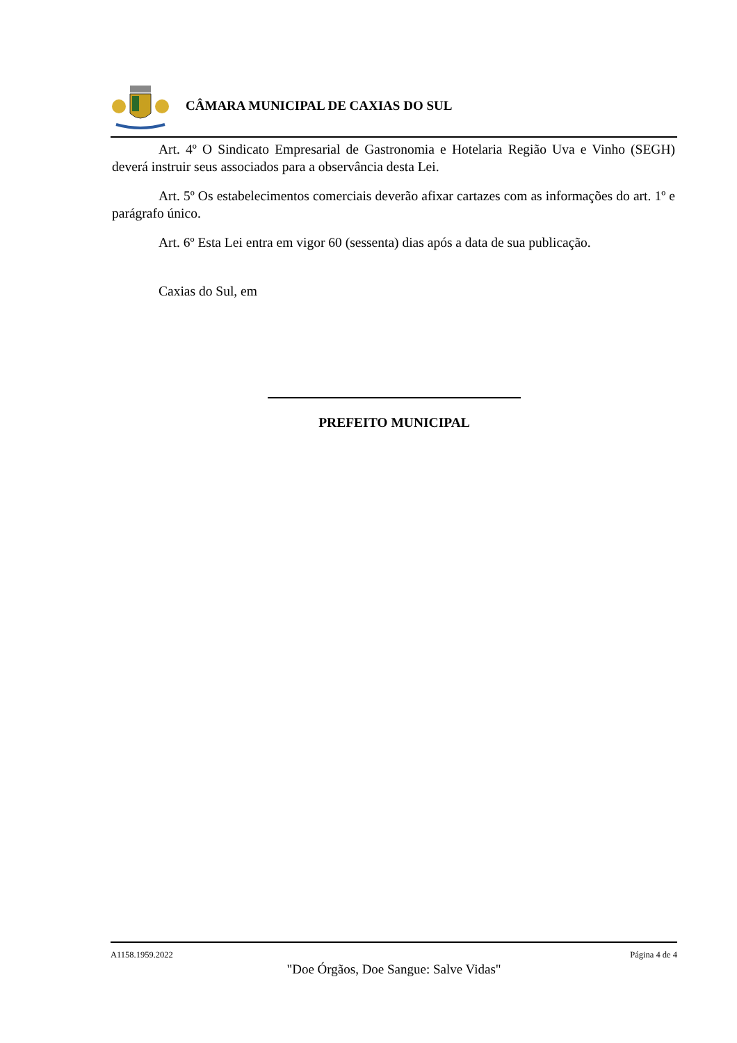CÂMARA MUNICIPAL DE CAXIAS DO SUL
Art. 4º O Sindicato Empresarial de Gastronomia e Hotelaria Região Uva e Vinho (SEGH) deverá instruir seus associados para a observância desta Lei.
Art. 5º Os estabelecimentos comerciais deverão afixar cartazes com as informações do art. 1º e parágrafo único.
Art. 6º Esta Lei entra em vigor 60 (sessenta) dias após a data de sua publicação.
Caxias do Sul, em
PREFEITO MUNICIPAL
A1158.1959.2022 Página 4 de 4
"Doe Órgãos, Doe Sangue: Salve Vidas"